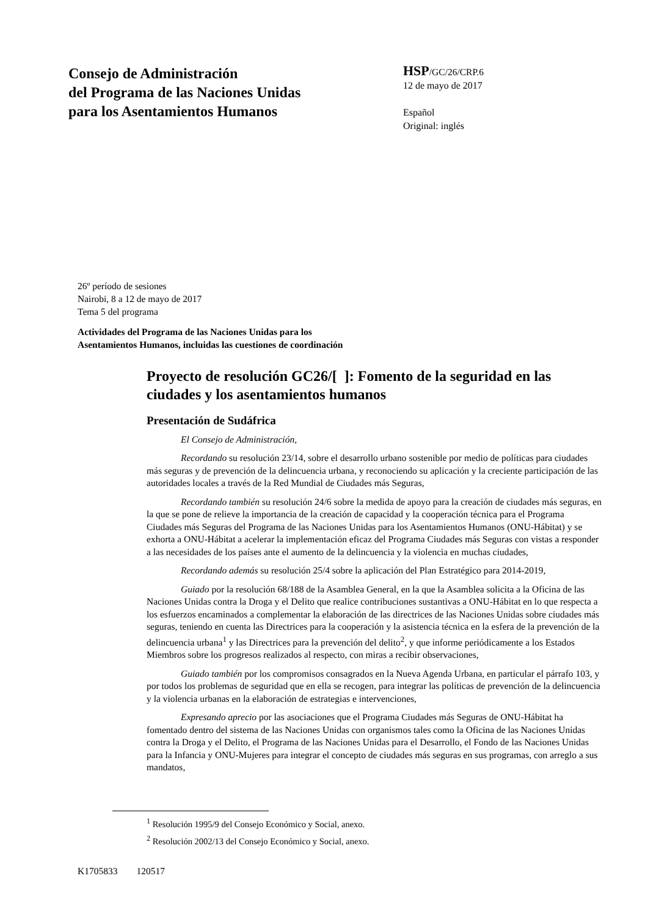Consejo de Administración
del Programa de las Naciones Unidas
para los Asentamientos Humanos
HSP/GC/26/CRP.6
12 de mayo de 2017
Español
Original: inglés
26º período de sesiones
Nairobi, 8 a 12 de mayo de 2017
Tema 5 del programa
Actividades del Programa de las Naciones Unidas para los
Asentamientos Humanos, incluidas las cuestiones de coordinación
Proyecto de resolución GC26/[ ]: Fomento de la seguridad en las ciudades y los asentamientos humanos
Presentación de Sudáfrica
El Consejo de Administración,
Recordando su resolución 23/14, sobre el desarrollo urbano sostenible por medio de políticas para ciudades más seguras y de prevención de la delincuencia urbana, y reconociendo su aplicación y la creciente participación de las autoridades locales a través de la Red Mundial de Ciudades más Seguras,
Recordando también su resolución 24/6 sobre la medida de apoyo para la creación de ciudades más seguras, en la que se pone de relieve la importancia de la creación de capacidad y la cooperación técnica para el Programa Ciudades más Seguras del Programa de las Naciones Unidas para los Asentamientos Humanos (ONU-Hábitat) y se exhorta a ONU-Hábitat a acelerar la implementación eficaz del Programa Ciudades más Seguras con vistas a responder a las necesidades de los países ante el aumento de la delincuencia y la violencia en muchas ciudades,
Recordando además su resolución 25/4 sobre la aplicación del Plan Estratégico para 2014-2019,
Guiado por la resolución 68/188 de la Asamblea General, en la que la Asamblea solicita a la Oficina de las Naciones Unidas contra la Droga y el Delito que realice contribuciones sustantivas a ONU-Hábitat en lo que respecta a los esfuerzos encaminados a complementar la elaboración de las directrices de las Naciones Unidas sobre ciudades más seguras, teniendo en cuenta las Directrices para la cooperación y la asistencia técnica en la esfera de la prevención de la delincuencia urbana<sup>1</sup> y las Directrices para la prevención del delito<sup>2</sup>, y que informe periódicamente a los Estados Miembros sobre los progresos realizados al respecto, con miras a recibir observaciones,
Guiado también por los compromisos consagrados en la Nueva Agenda Urbana, en particular el párrafo 103, y por todos los problemas de seguridad que en ella se recogen, para integrar las políticas de prevención de la delincuencia y la violencia urbanas en la elaboración de estrategias e intervenciones,
Expresando aprecio por las asociaciones que el Programa Ciudades más Seguras de ONU-Hábitat ha fomentado dentro del sistema de las Naciones Unidas con organismos tales como la Oficina de las Naciones Unidas contra la Droga y el Delito, el Programa de las Naciones Unidas para el Desarrollo, el Fondo de las Naciones Unidas para la Infancia y ONU-Mujeres para integrar el concepto de ciudades más seguras en sus programas, con arreglo a sus mandatos,
<sup>1</sup> Resolución 1995/9 del Consejo Económico y Social, anexo.
<sup>2</sup> Resolución 2002/13 del Consejo Económico y Social, anexo.
K1705833 120517